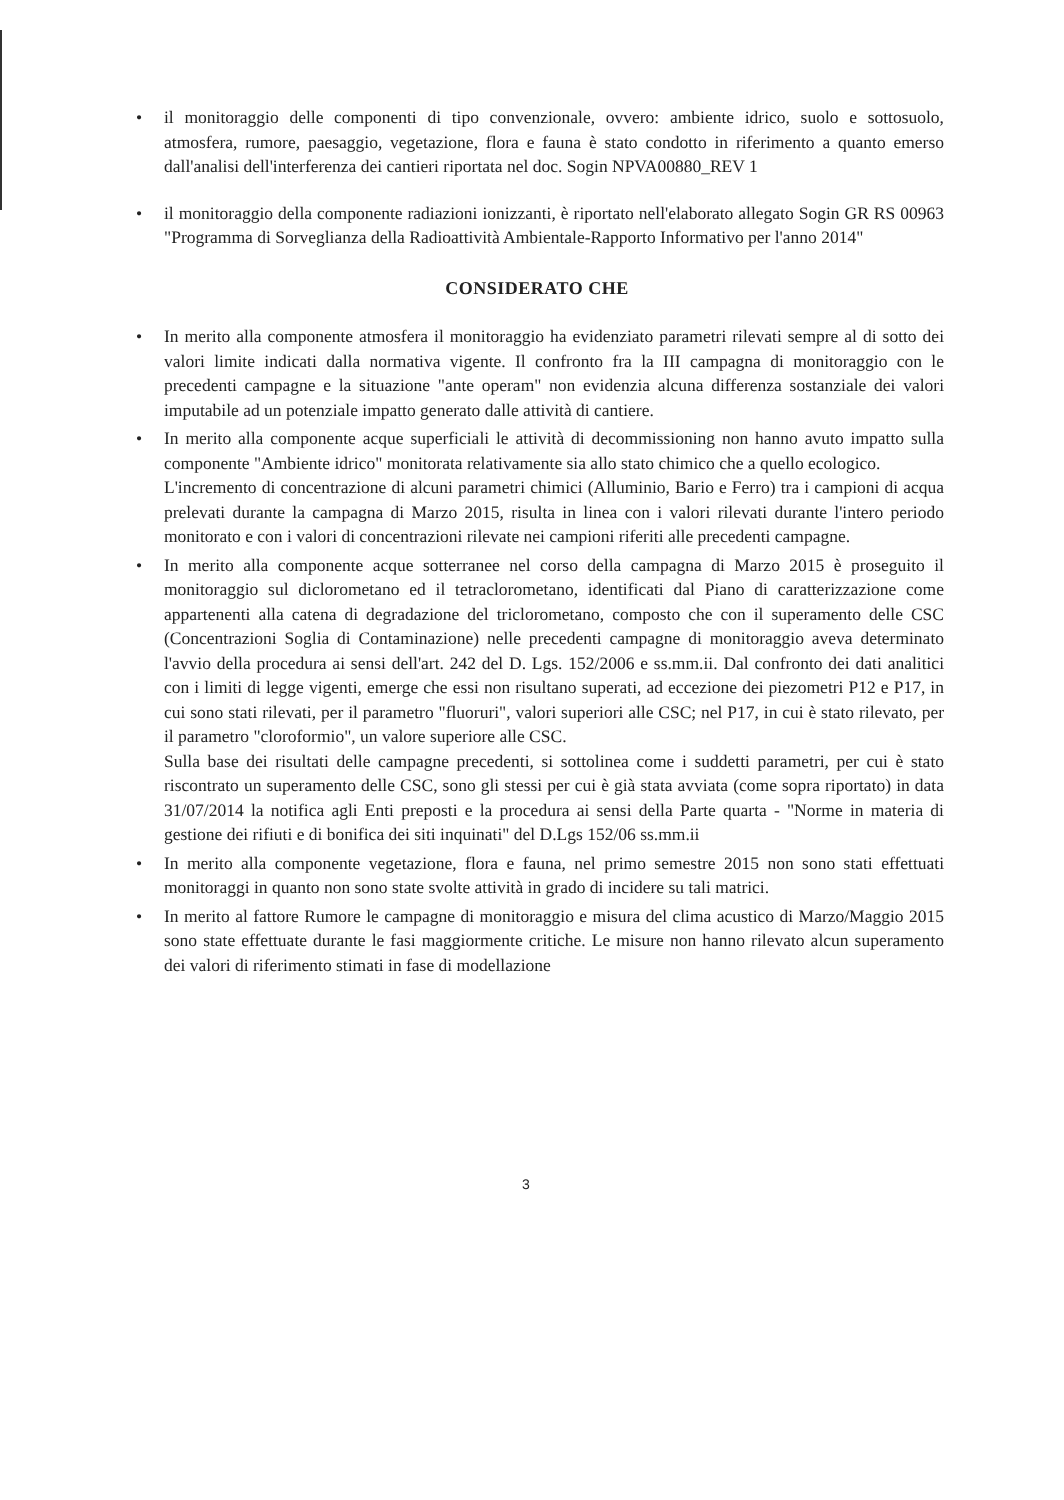• il monitoraggio delle componenti di tipo convenzionale, ovvero: ambiente idrico, suolo e sottosuolo, atmosfera, rumore, paesaggio, vegetazione, flora e fauna è stato condotto in riferimento a quanto emerso dall'analisi dell'interferenza dei cantieri riportata nel doc. Sogin NPVA00880_REV 1
• il monitoraggio della componente radiazioni ionizzanti, è riportato nell'elaborato allegato Sogin GR RS 00963 "Programma di Sorveglianza della Radioattività Ambientale-Rapporto Informativo per l'anno 2014"
CONSIDERATO CHE
• In merito alla componente atmosfera il monitoraggio ha evidenziato parametri rilevati sempre al di sotto dei valori limite indicati dalla normativa vigente. Il confronto fra la III campagna di monitoraggio con le precedenti campagne e la situazione "ante operam" non evidenzia alcuna differenza sostanziale dei valori imputabile ad un potenziale impatto generato dalle attività di cantiere.
• In merito alla componente acque superficiali le attività di decommissioning non hanno avuto impatto sulla componente "Ambiente idrico" monitorata relativamente sia allo stato chimico che a quello ecologico.
L'incremento di concentrazione di alcuni parametri chimici (Alluminio, Bario e Ferro) tra i campioni di acqua prelevati durante la campagna di Marzo 2015, risulta in linea con i valori rilevati durante l'intero periodo monitorato e con i valori di concentrazioni rilevate nei campioni riferiti alle precedenti campagne.
• In merito alla componente acque sotterranee nel corso della campagna di Marzo 2015 è proseguito il monitoraggio sul diclorometano ed il tetraclorometano, identificati dal Piano di caratterizzazione come appartenenti alla catena di degradazione del triclorometano, composto che con il superamento delle CSC (Concentrazioni Soglia di Contaminazione) nelle precedenti campagne di monitoraggio aveva determinato l'avvio della procedura ai sensi dell'art. 242 del D. Lgs. 152/2006 e ss.mm.ii. Dal confronto dei dati analitici con i limiti di legge vigenti, emerge che essi non risultano superati, ad eccezione dei piezometri P12 e P17, in cui sono stati rilevati, per il parametro "fluoruri", valori superiori alle CSC; nel P17, in cui è stato rilevato, per il parametro "cloroformio", un valore superiore alle CSC.
Sulla base dei risultati delle campagne precedenti, si sottolinea come i suddetti parametri, per cui è stato riscontrato un superamento delle CSC, sono gli stessi per cui è già stata avviata (come sopra riportato) in data 31/07/2014 la notifica agli Enti preposti e la procedura ai sensi della Parte quarta - "Norme in materia di gestione dei rifiuti e di bonifica dei siti inquinati" del D.Lgs 152/06 ss.mm.ii
• In merito alla componente vegetazione, flora e fauna, nel primo semestre 2015 non sono stati effettuati monitoraggi in quanto non sono state svolte attività in grado di incidere su tali matrici.
• In merito al fattore Rumore le campagne di monitoraggio e misura del clima acustico di Marzo/Maggio 2015 sono state effettuate durante le fasi maggiormente critiche. Le misure non hanno rilevato alcun superamento dei valori di riferimento stimati in fase di modellazione
3